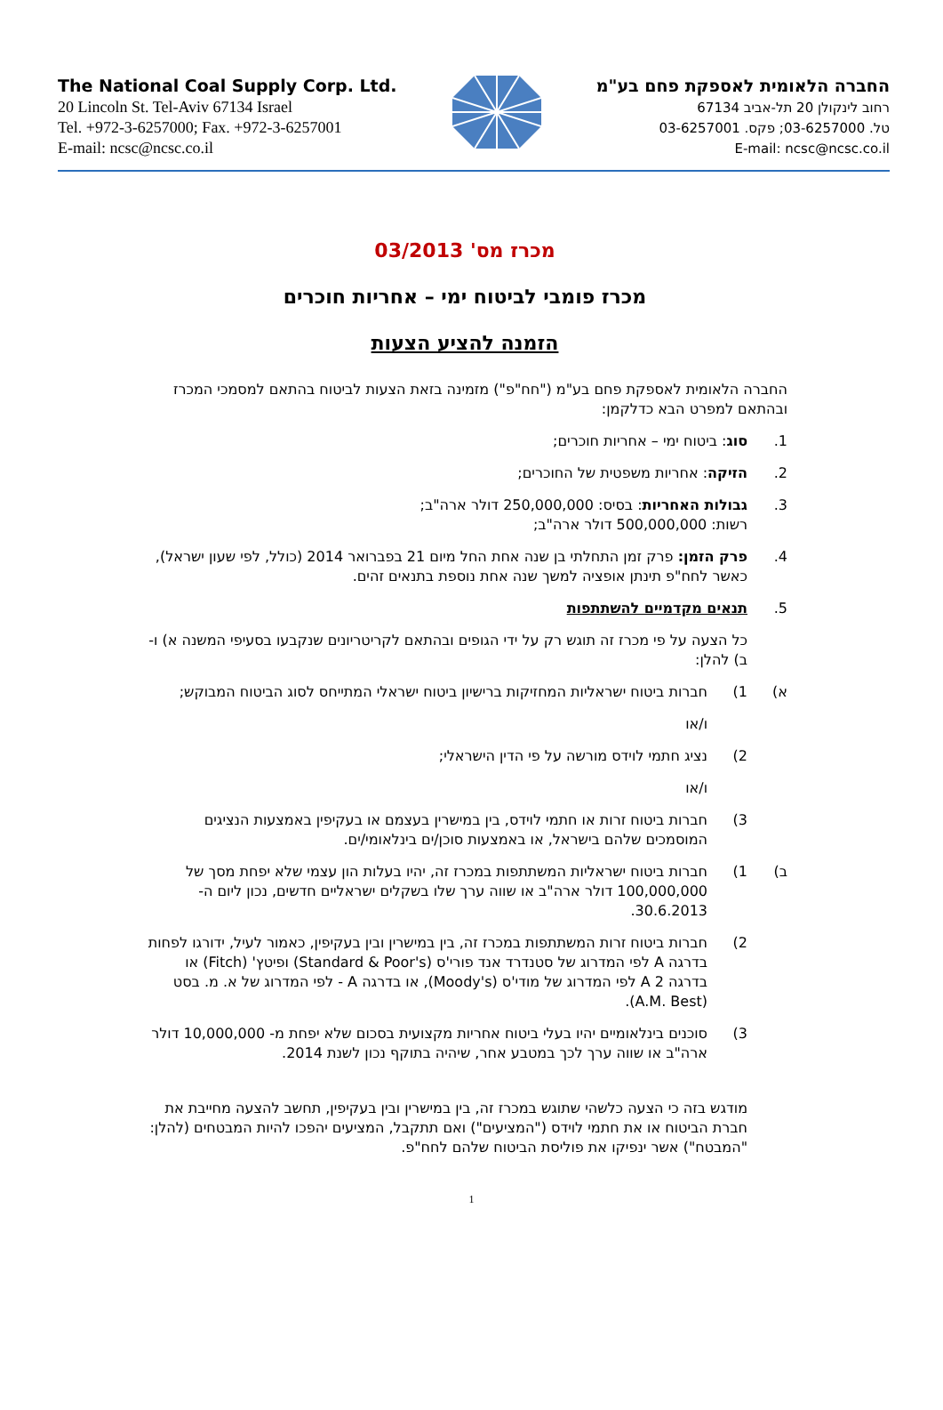The National Coal Supply Corp. Ltd.
20 Lincoln St. Tel-Aviv 67134 Israel
Tel. +972-3-6257000; Fax. +972-3-6257001
E-mail: ncsc@ncsc.co.il
החברה הלאומית לאספקת פחם בע"מ
רחוב לינקולן 20 תל-אביב 67134
טל. 03-6257000; פקס. 03-6257001
E-mail: ncsc@ncsc.co.il
מכרז מס' 03/2013
מכרז פומבי לביטוח ימי – אחריות חוכרים
הזמנה להציע הצעות
החברה הלאומית לאספקת פחם בע"מ ("חח"פ") מזמינה בזאת הצעות לביטוח בהתאם למסמכי המכרז ובהתאם למפרט הבא כדלקמן:
1. סוג: ביטוח ימי – אחריות חוכרים;
2. הזיקה: אחריות משפטית של החוכרים;
3. גבולות האחריות: בסיס: 250,000,000 דולר ארה"ב;
רשות: 500,000,000 דולר ארה"ב;
4. פרק הזמן: פרק זמן התחלתי בן שנה אחת החל מיום 21 בפברואר 2014 (כולל, לפי שעון ישראל), כאשר לחח"פ תינתן אופציה למשך שנה אחת נוספת בתנאים זהים.
5. תנאים מקדמיים להשתתפות
כל הצעה על פי מכרז זה תוגש רק על ידי הגופים ובהתאם לקריטריונים שנקבעו בסעיפי המשנה א) ו- ב) להלן:
א) 1) חברות ביטוח ישראליות המחזיקות ברישיון ביטוח ישראלי המתייחס לסוג הביטוח המבוקש;
ו/או
2) נציג חתמי לוידס מורשה על פי הדין הישראלי;
ו/או
3) חברות ביטוח זרות או חתמי לוידס, בין במישרין בעצמם או בעקיפין באמצעות הנציגים המוסמכים שלהם בישראל, או באמצעות סוכן/ים בינלאומי/ים.
ב) 1) חברות ביטוח ישראליות המשתתפות במכרז זה, יהיו בעלות הון עצמי שלא יפחת מסך של 100,000,000 דולר ארה"ב או שווה ערך שלו בשקלים ישראליים חדשים, נכון ליום ה- 30.6.2013.
2) חברות ביטוח זרות המשתתפות במכרז זה, בין במישרין ובין בעקיפין, כאמור לעיל, ידורגו לפחות בדרגה A לפי המדרוג של סטנדרד אנד פורי'ס (Standard & Poor's) ופיטץ' (Fitch) או בדרגה A 2 לפי המדרוג של מודי'ס (Moody's), או בדרגה A - לפי המדרוג של א. מ. בסט (A.M. Best).
3) סוכנים בינלאומיים יהיו בעלי ביטוח אחריות מקצועית בסכום שלא יפחת מ- 10,000,000 דולר ארה"ב או שווה ערך לכך במטבע אחר, שיהיה בתוקף נכון לשנת 2014.
מודגש בזה כי הצעה כלשהי שתוגש במכרז זה, בין במישרין ובין בעקיפין, תחשב להצעה מחייבת את חברת הביטוח או את חתמי לוידס ("המציעים") ואם תתקבל, המציעים יהפכו להיות המבטחים (להלן: "המבטח") אשר ינפיקו את פוליסת הביטוח שלהם לחח"פ.
1